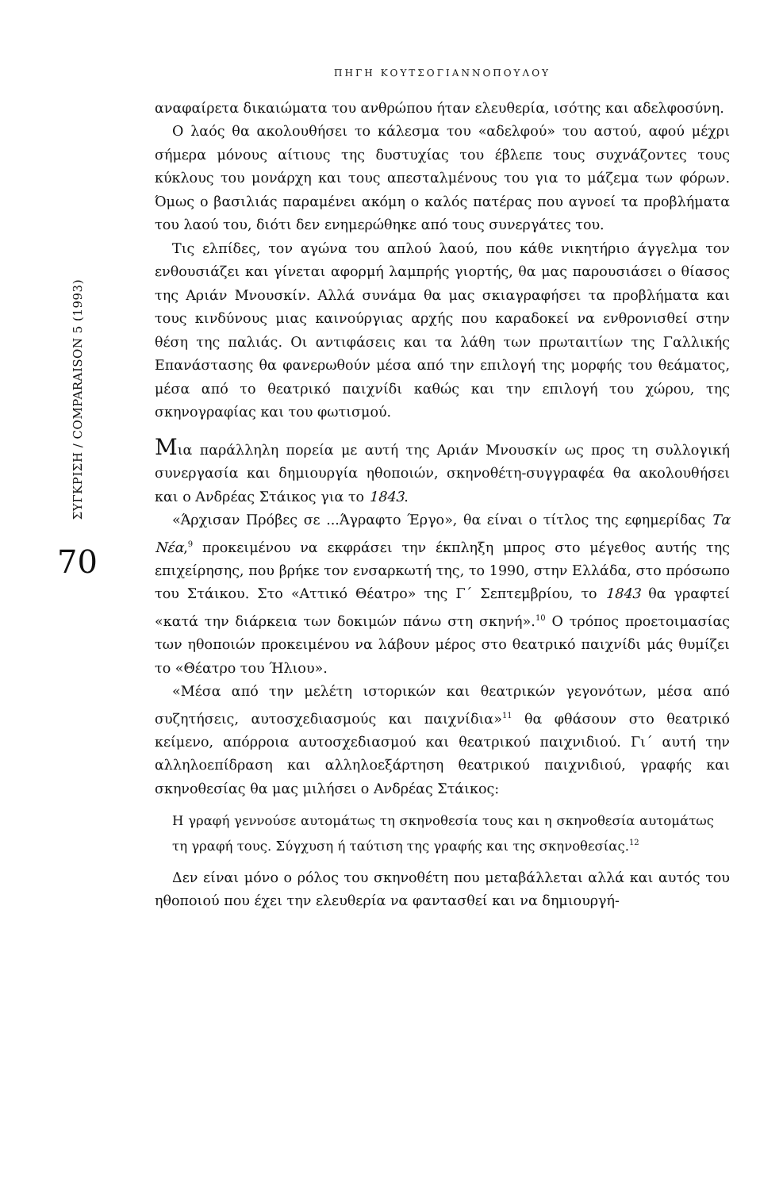ΣΥΓΚΡΙΣΗ / COMPARAISON 5 (1993)
70
ΠΗΓΗ ΚΟΥΤΣΟΓΙΑΝΝΟΠΟΥΛΟΥ
αναφαίρετα δικαιώματα του ανθρώπου ήταν ελευθερία, ισότης και αδελφοσύνη.
Ο λαός θα ακολουθήσει το κάλεσμα του «αδελφού» του αστού, αφού μέχρι σήμερα μόνους αίτιους της δυστυχίας του έβλεπε τους συχνάζοντες τους κύκλους του μονάρχη και τους απεσταλμένους του για το μάζεμα των φόρων. Όμως ο βασιλιάς παραμένει ακόμη ο καλός πατέρας που αγνοεί τα προβλήματα του λαού του, διότι δεν ενημερώθηκε από τους συνεργάτες του.
Τις ελπίδες, τον αγώνα του απλού λαού, που κάθε νικητήριο άγγελμα τον ενθουσιάζει και γίνεται αφορμή λαμπρής γιορτής, θα μας παρουσιάσει ο θίασος της Αριάν Μνουσκίν. Αλλά συνάμα θα μας σκιαγραφήσει τα προβλήματα και τους κινδύνους μιας καινούργιας αρχής που καραδοκεί να ενθρονισθεί στην θέση της παλιάς. Οι αντιφάσεις και τα λάθη των πρωταιτίων της Γαλλικής Επανάστασης θα φανερωθούν μέσα από την επιλογή της μορφής του θεάματος, μέσα από το θεατρικό παιχνίδι καθώς και την επιλογή του χώρου, της σκηνογραφίας και του φωτισμού.
Μια παράλληλη πορεία με αυτή της Αριάν Μνουσκίν ως προς τη συλλογική συνεργασία και δημιουργία ηθοποιών, σκηνοθέτη-συγγραφέα θα ακολουθήσει και ο Ανδρέας Στάικος για το 1843.
«Άρχισαν Πρόβες σε ...Άγραφτο Έργο», θα είναι ο τίτλος της εφημερίδας Τα Νέα,<sup>9</sup> προκειμένου να εκφράσει την έκπληξη μπρος στο μέγεθος αυτής της επιχείρησης, που βρήκε τον ενσαρκωτή της, το 1990, στην Ελλάδα, στο πρόσωπο του Στάικου. Στο «Αττικό Θέατρο» της Γ΄ Σεπτεμβρίου, το 1843 θα γραφτεί «κατά την διάρκεια των δοκιμών πάνω στη σκηνή».<sup>10</sup> Ο τρόπος προετοιμασίας των ηθοποιών προκειμένου να λάβουν μέρος στο θεατρικό παιχνίδι μάς θυμίζει το «Θέατρο του Ήλιου».
«Μέσα από την μελέτη ιστορικών και θεατρικών γεγονότων, μέσα από συζητήσεις, αυτοσχεδιασμούς και παιχνίδια»<sup>11</sup> θα φθάσουν στο θεατρικό κείμενο, απόρροια αυτοσχεδιασμού και θεατρικού παιχνιδιού. Γι΄ αυτή την αλληλοεπίδραση και αλληλοεξάρτηση θεατρικού παιχνιδιού, γραφής και σκηνοθεσίας θα μας μιλήσει ο Ανδρέας Στάικος:
Η γραφή γεννούσε αυτομάτως τη σκηνοθεσία τους και η σκηνοθεσία αυτομάτως τη γραφή τους. Σύγχυση ή ταύτιση της γραφής και της σκηνοθεσίας.<sup>12</sup>
Δεν είναι μόνο ο ρόλος του σκηνοθέτη που μεταβάλλεται αλλά και αυτός του ηθοποιού που έχει την ελευθερία να φαντασθεί και να δημιουργή-